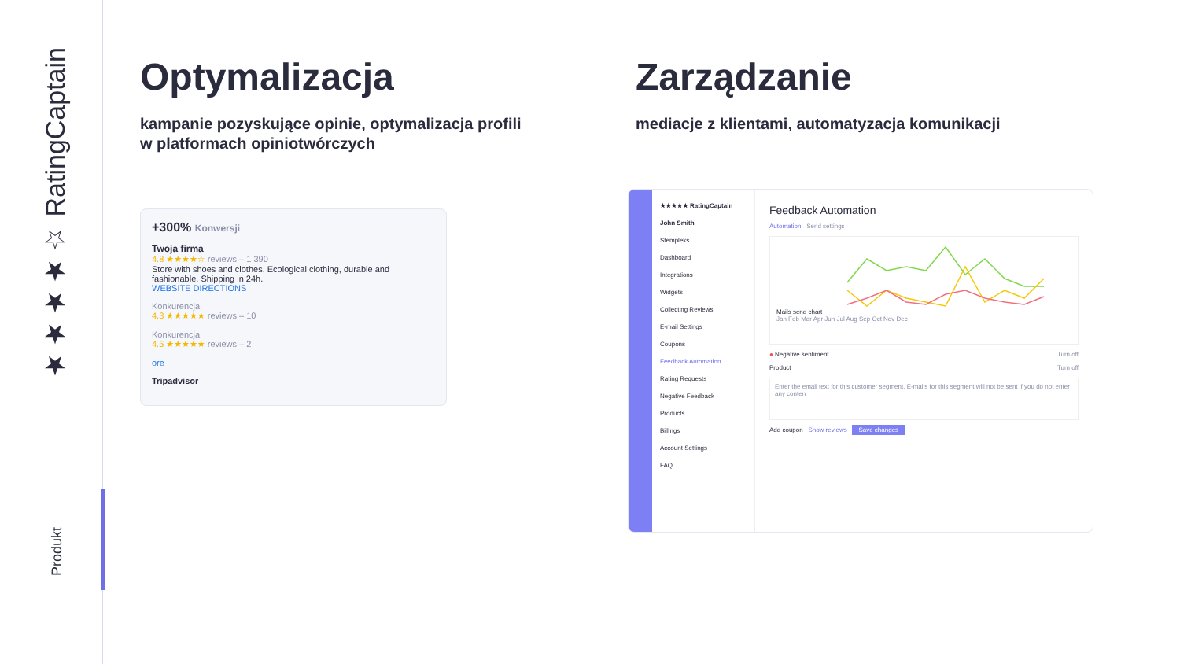★★★★☆ RatingCaptain
Produkt
Optymalizacja
kampanie pozyskujące opinie, optymalizacja profili
w platformach opiniotwórczych
+300% Konwersji
Twoja firma
4.8 ★★★★☆ reviews – 1 390
Store with shoes and clothes. Ecological clothing, durable and fashionable. Shipping in 24h.
WEBSITE DIRECTIONS
Konkurencja
4.3 ★★★★★ reviews – 10
Konkurencja
4.5 ★★★★★ reviews – 2
ore
Tripadvisor
Zarządzanie
mediacje z klientami, automatyzacja komunikacji
★★★★★ RatingCaptain
John Smith
Stempleks
Dashboard
Integrations
Widgets
Collecting Reviews
E-mail Settings
Coupons
Feedback Automation
Rating Requests
Negative Feedback
Products
Billings
Account Settings
FAQ
Feedback Automation
Automation Send settings
Mails send chart
Jan Feb Mar Apr Jun Jul Aug Sep Oct Nov Dec
● Negative sentiment Turn off
Product Turn off
Enter the email text for this customer segment. E-mails for this segment will not be sent if you do not enter any conten
Add coupon Show reviews Save changes